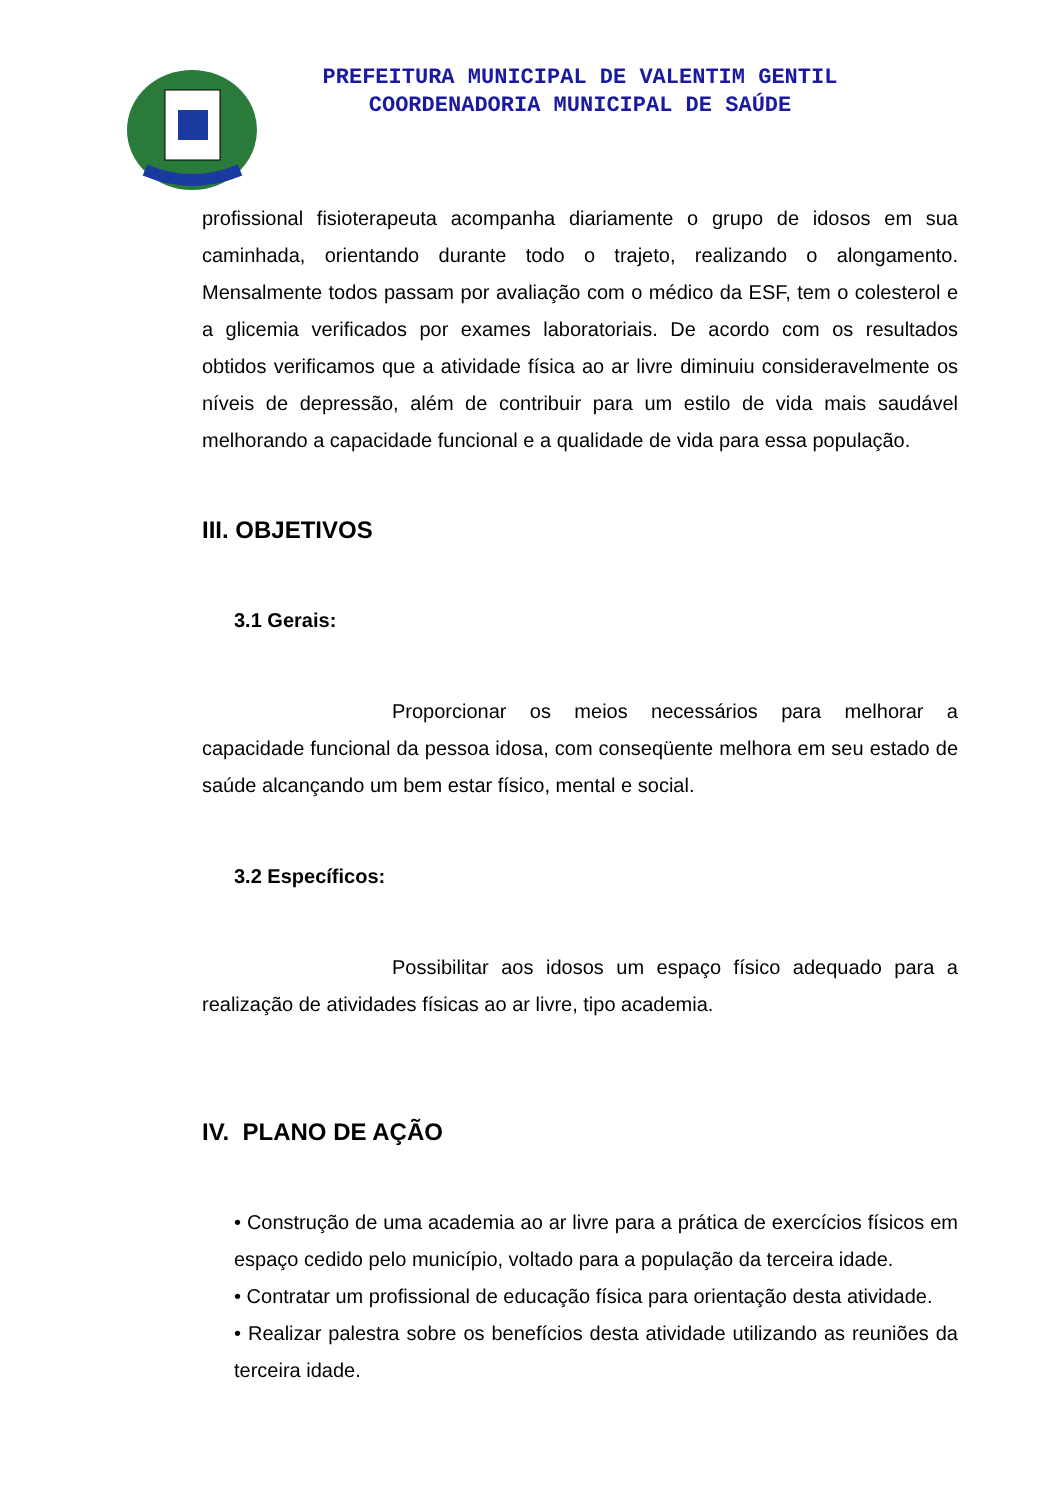PREFEITURA MUNICIPAL DE VALENTIM GENTIL
COORDENADORIA MUNICIPAL DE SAÚDE
profissional fisioterapeuta acompanha diariamente o grupo de idosos em sua caminhada, orientando durante todo o trajeto, realizando o alongamento. Mensalmente todos passam por avaliação com o médico da ESF, tem o colesterol e a glicemia verificados por exames laboratoriais. De acordo com os resultados obtidos verificamos que a atividade física ao ar livre diminuiu consideravelmente os níveis de depressão, além de contribuir para um estilo de vida mais saudável melhorando a capacidade funcional e a qualidade de vida para essa população.
III. OBJETIVOS
3.1 Gerais:
Proporcionar os meios necessários para melhorar a capacidade funcional da pessoa idosa, com conseqüente melhora em seu estado de saúde alcançando um bem estar físico, mental e social.
3.2 Específicos:
Possibilitar aos idosos um espaço físico adequado para a realização de atividades físicas ao ar livre, tipo academia.
IV. PLANO DE AÇÃO
• Construção de uma academia ao ar livre para a prática de exercícios físicos em espaço cedido pelo município, voltado para a população da terceira idade.
• Contratar um profissional de educação física para orientação desta atividade.
• Realizar palestra sobre os benefícios desta atividade utilizando as reuniões da terceira idade.